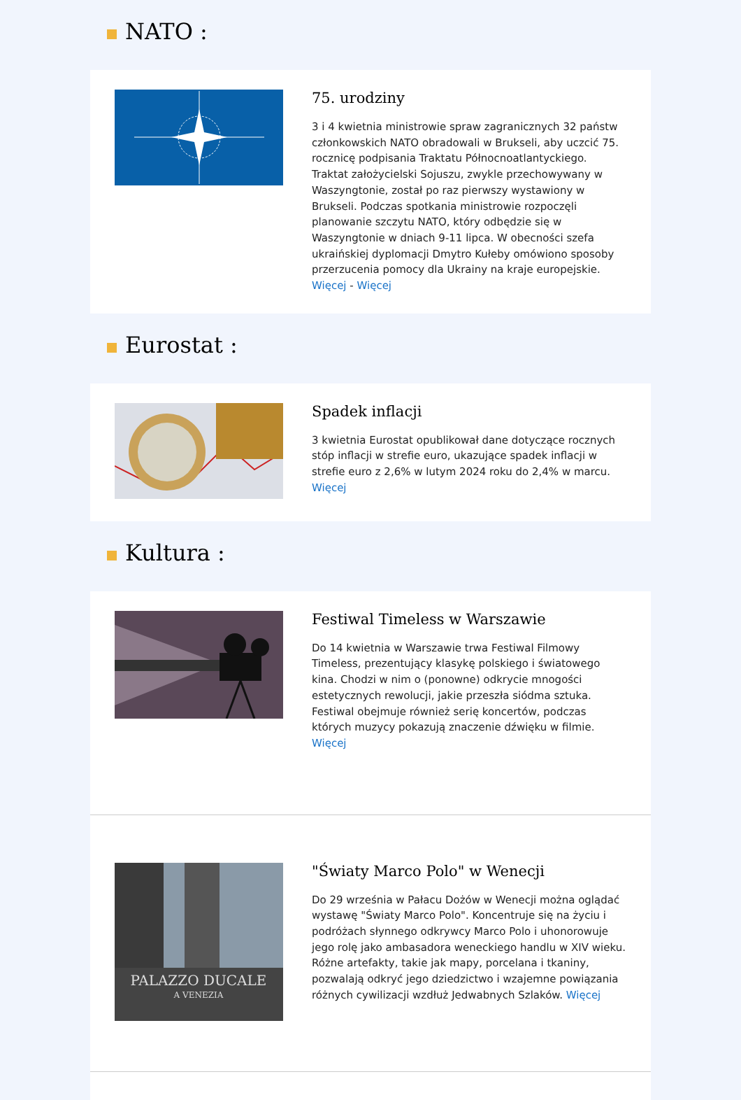NATO :
75. urodziny
3 i 4 kwietnia ministrowie spraw zagranicznych 32 państw członkowskich NATO obradowali w Brukseli, aby uczcić 75. rocznicę podpisania Traktatu Północnoatlantyckiego. Traktat założycielski Sojuszu, zwykle przechowywany w Waszyngtonie, został po raz pierwszy wystawiony w Brukseli. Podczas spotkania ministrowie rozpoczęli planowanie szczytu NATO, który odbędzie się w Waszyngtonie w dniach 9-11 lipca. W obecności szefa ukraińskiej dyplomacji Dmytro Kułeby omówiono sposoby przerzucenia pomocy dla Ukrainy na kraje europejskie. Więcej - Więcej
Eurostat :
Spadek inflacji
3 kwietnia Eurostat opublikował dane dotyczące rocznych stóp inflacji w strefie euro, ukazujące spadek inflacji w strefie euro z 2,6% w lutym 2024 roku do 2,4% w marcu. Więcej
Kultura :
Festiwal Timeless w Warszawie
Do 14 kwietnia w Warszawie trwa Festiwal Filmowy Timeless, prezentujący klasykę polskiego i światowego kina. Chodzi w nim o (ponowne) odkrycie mnogości estetycznych rewolucji, jakie przeszła siódma sztuka. Festiwal obejmuje również serię koncertów, podczas których muzycy pokazują znaczenie dźwięku w filmie. Więcej
PALAZZO DUCALE
A VENEZIA
"Światy Marco Polo" w Wenecji
Do 29 września w Pałacu Dożów w Wenecji można oglądać wystawę "Światy Marco Polo". Koncentruje się na życiu i podróżach słynnego odkrywcy Marco Polo i uhonorowuje jego rolę jako ambasadora weneckiego handlu w XIV wieku. Różne artefakty, takie jak mapy, porcelana i tkaniny, pozwalają odkryć jego dziedzictwo i wzajemne powiązania różnych cywilizacji wzdłuż Jedwabnych Szlaków. Więcej